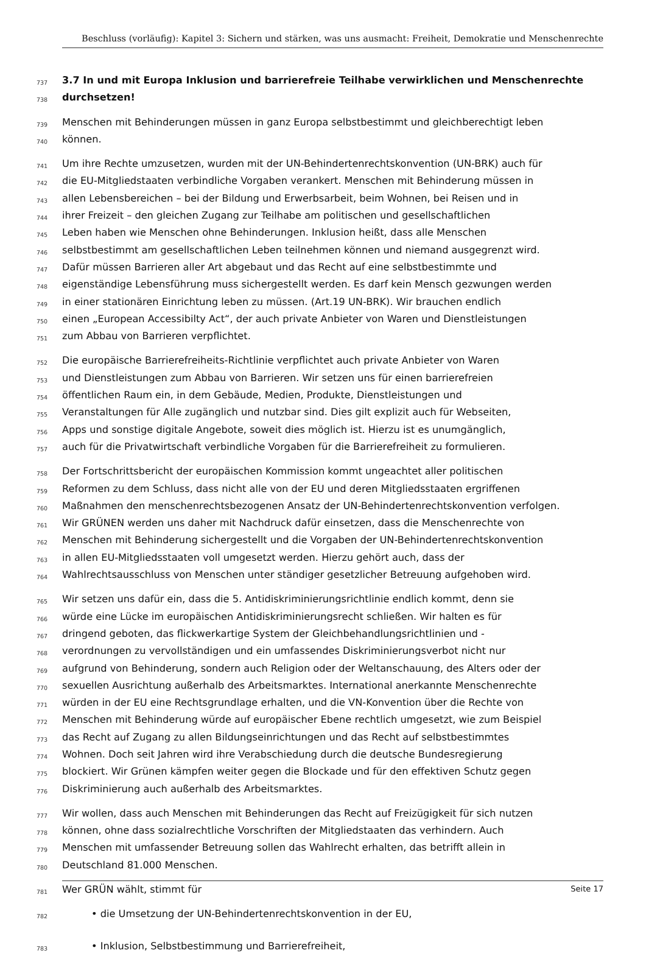Beschluss (vorläufig): Kapitel 3: Sichern und stärken, was uns ausmacht: Freiheit, Demokratie und Menschenrechte
737 3.7 In und mit Europa Inklusion und barrierefreie Teilhabe verwirklichen und Menschenrechte
738 durchsetzen!
739 Menschen mit Behinderungen müssen in ganz Europa selbstbestimmt und gleichberechtigt leben
740 können.
741 Um ihre Rechte umzusetzen, wurden mit der UN-Behindertenrechtskonvention (UN-BRK) auch für
742 die EU-Mitgliedstaaten verbindliche Vorgaben verankert. Menschen mit Behinderung müssen in
743 allen Lebensbereichen – bei der Bildung und Erwerbsarbeit, beim Wohnen, bei Reisen und in
744 ihrer Freizeit – den gleichen Zugang zur Teilhabe am politischen und gesellschaftlichen
745 Leben haben wie Menschen ohne Behinderungen. Inklusion heißt, dass alle Menschen
746 selbstbestimmt am gesellschaftlichen Leben teilnehmen können und niemand ausgegrenzt wird.
747 Dafür müssen Barrieren aller Art abgebaut und das Recht auf eine selbstbestimmte und
748 eigenständige Lebensführung muss sichergestellt werden. Es darf kein Mensch gezwungen werden
749 in einer stationären Einrichtung leben zu müssen. (Art.19 UN-BRK). Wir brauchen endlich
750 einen „European Accessibilty Act“, der auch private Anbieter von Waren und Dienstleistungen
751 zum Abbau von Barrieren verpflichtet.
752 Die europäische Barrierefreiheits-Richtlinie verpflichtet auch private Anbieter von Waren
753 und Dienstleistungen zum Abbau von Barrieren. Wir setzen uns für einen barrierefreien
754 öffentlichen Raum ein, in dem Gebäude, Medien, Produkte, Dienstleistungen und
755 Veranstaltungen für Alle zugänglich und nutzbar sind. Dies gilt explizit auch für Webseiten,
756 Apps und sonstige digitale Angebote, soweit dies möglich ist. Hierzu ist es unumgänglich,
757 auch für die Privatwirtschaft verbindliche Vorgaben für die Barrierefreiheit zu formulieren.
758 Der Fortschrittsbericht der europäischen Kommission kommt ungeachtet aller politischen
759 Reformen zu dem Schluss, dass nicht alle von der EU und deren Mitgliedsstaaten ergriffenen
760 Maßnahmen den menschenrechtsbezogenen Ansatz der UN-Behindertenrechtskonvention verfolgen.
761 Wir GRÜNEN werden uns daher mit Nachdruck dafür einsetzen, dass die Menschenrechte von
762 Menschen mit Behinderung sichergestellt und die Vorgaben der UN-Behindertenrechtskonvention
763 in allen EU-Mitgliedsstaaten voll umgesetzt werden. Hierzu gehört auch, dass der
764 Wahlrechtsausschluss von Menschen unter ständiger gesetzlicher Betreuung aufgehoben wird.
765 Wir setzen uns dafür ein, dass die 5. Antidiskriminierungsrichtlinie endlich kommt, denn sie
766 würde eine Lücke im europäischen Antidiskriminierungsrecht schließen. Wir halten es für
767 dringend geboten, das flickwerkartige System der Gleichbehandlungsrichtlinien und -
768 verordnungen zu vervollständigen und ein umfassendes Diskriminierungsverbot nicht nur
769 aufgrund von Behinderung, sondern auch Religion oder der Weltanschauung, des Alters oder der
770 sexuellen Ausrichtung außerhalb des Arbeitsmarktes. International anerkannte Menschenrechte
771 würden in der EU eine Rechtsgrundlage erhalten, und die VN-Konvention über die Rechte von
772 Menschen mit Behinderung würde auf europäischer Ebene rechtlich umgesetzt, wie zum Beispiel
773 das Recht auf Zugang zu allen Bildungseinrichtungen und das Recht auf selbstbestimmtes
774 Wohnen. Doch seit Jahren wird ihre Verabschiedung durch die deutsche Bundesregierung
775 blockiert. Wir Grünen kämpfen weiter gegen die Blockade und für den effektiven Schutz gegen
776 Diskriminierung auch außerhalb des Arbeitsmarktes.
777 Wir wollen, dass auch Menschen mit Behinderungen das Recht auf Freizügigkeit für sich nutzen
778 können, ohne dass sozialrechtliche Vorschriften der Mitgliedstaaten das verhindern. Auch
779 Menschen mit umfassender Betreuung sollen das Wahlrecht erhalten, das betrifft allein in
780 Deutschland 81.000 Menschen.
781 Wer GRÜN wählt, stimmt für
782 • die Umsetzung der UN-Behindertenrechtskonvention in der EU,
783 • Inklusion, Selbstbestimmung und Barrierefreiheit,
Seite 17